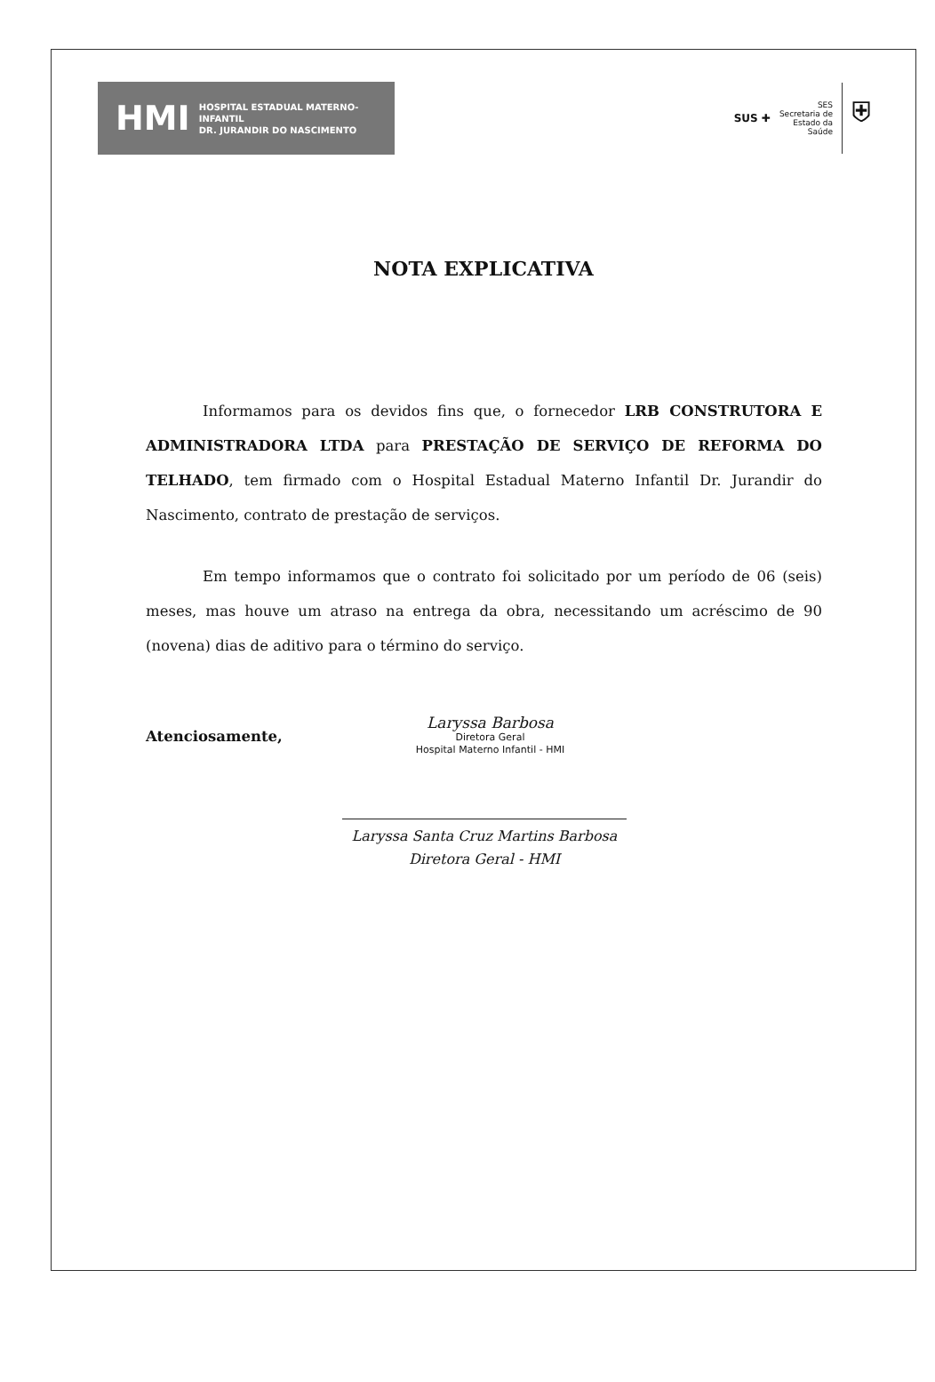HMI HOSPITAL ESTADUAL MATERNO-INFANTIL
DR. JURANDIR DO NASCIMENTO
SUS ✚ SES
Secretaria de
Estado da
Saúde ⛨
NOTA EXPLICATIVA
Informamos para os devidos fins que, o fornecedor LRB CONSTRUTORA E ADMINISTRADORA LTDA para PRESTAÇÃO DE SERVIÇO DE REFORMA DO TELHADO, tem firmado com o Hospital Estadual Materno Infantil Dr. Jurandir do Nascimento, contrato de prestação de serviços.
Em tempo informamos que o contrato foi solicitado por um período de 06 (seis) meses, mas houve um atraso na entrega da obra, necessitando um acréscimo de 90 (novena) dias de aditivo para o término do serviço.
Atenciosamente,
Laryssa Barbosa
Diretora Geral
Hospital Materno Infantil - HMI
Laryssa Santa Cruz Martins Barbosa
Diretora Geral - HMI